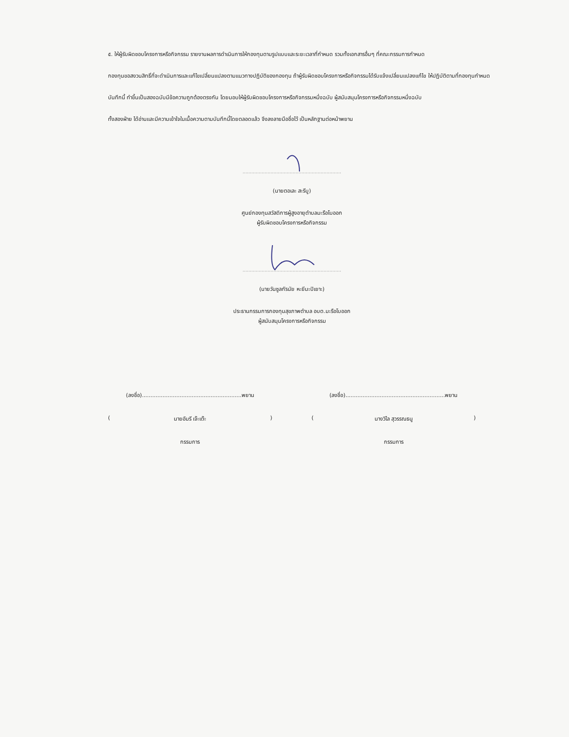๕. ให้ผู้รับผิดชอบโครงการหรือกิจกรรม รายงานผลการดำเนินการให้กองทุนตามรูปแบบและระยะเวลาที่กำหนด รวมทั้งเอกสารอื่นๆ ที่คณะกรรมการกำหนด
กองทุนขอสงวนสิทธิ์ที่จะดำเนินการและแก้ไขเปลี่ยนแปลงตามแนวทางปฏิบัติของกองทุน ถ้าผู้รับผิดชอบโครงการหรือกิจกรรมได้รับแจ้งเปลี่ยนแปลงแก้ไข ให้ปฏิบัติตามที่กองทุนกำหนด
บันทึกนี้ ทำขึ้นเป็นสองฉบับมีข้อความถูกต้องตรงกัน โดยมอบให้ผู้รับผิดชอบโครงการหรือกิจกรรมหนึ่งฉบับ ผู้สนับสนุนโครงการหรือกิจกรรมหนึ่งฉบับ
ทั้งสองฝ่าย ได้อ่านและมีความเข้าใจในเนื้อความตามบันทึกนี้โดยตลอดแล้ว จึงลงลายมือชื่อไว้ เป็นหลักฐานต่อหน้าพยาน
(นายตอเละ สะรีบู)
ศูนย์กองทุนสวัสดิการผู้สูงอายุตำบลมะรือโบออก
ผู้รับผิดชอบโครงการหรือกิจกรรม
(นายวันซูลกัรนัย หะยีมะปิเยาะ)
ประธานกรรมการกองทุนสุขภาพตำบล อบต.มะรือโบออก
ผู้สนับสนุนโครงการหรือกิจกรรม
(ลงชื่อ)..........................................................พยาน
(นายอัมรี เจ๊ะเต๊ะ)
กรรมการ
(ลงชื่อ)..........................................................พยาน
(นางวิไล สุวรรณธนู)
กรรมการ